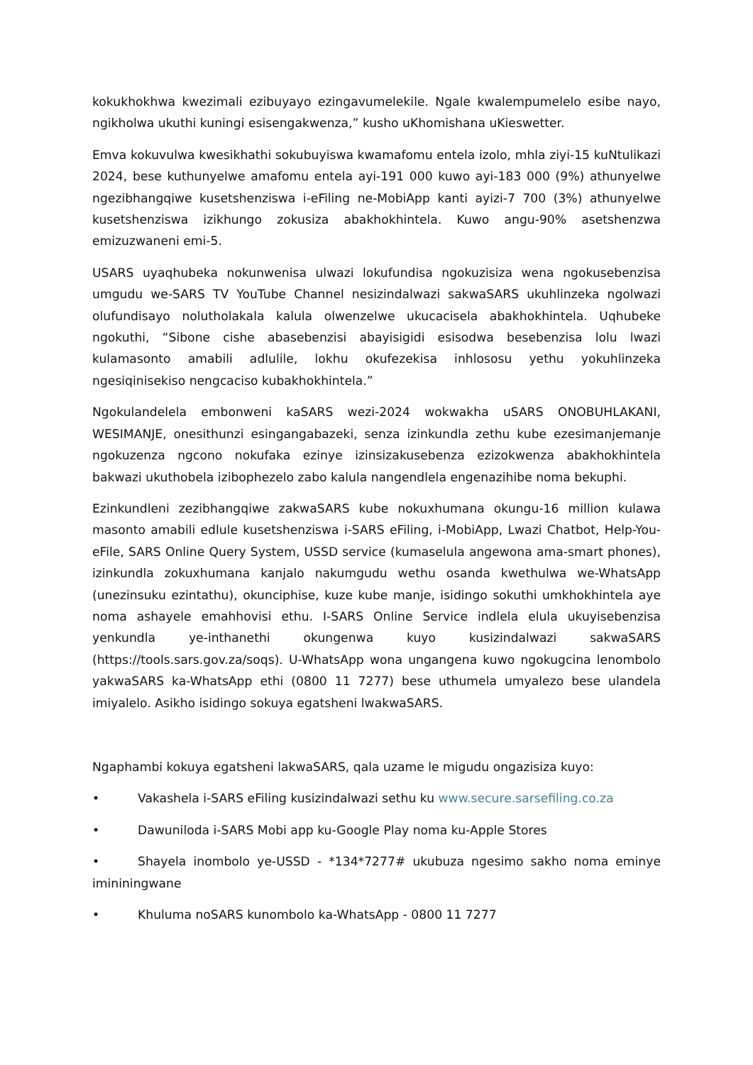kokukhokhwa kwezimali ezibuyayo ezingavumelekile. Ngale kwalempumelelo esibe nayo, ngikholwa ukuthi kuningi esisengakwenza,” kusho uKhomishana uKieswetter.
Emva kokuvulwa kwesikhathi sokubuyiswa kwamafomu entela izolo, mhla ziyi-15 kuNtulikazi 2024, bese kuthunyelwe amafomu entela ayi-191 000 kuwo ayi-183 000 (9%) athunyelwe ngezibhangqiwe kusetshenziswa i-eFiling ne-MobiApp kanti ayizi-7 700 (3%) athunyelwe kusetshenziswa izikhungo zokusiza abakhokhintela. Kuwo angu-90% asetshenzwa emizuzwaneni emi-5.
USARS uyaqhubeka nokunwenisa ulwazi lokufundisa ngokuzisiza wena ngokusebenzisa umgudu we-SARS TV YouTube Channel nesizindalwazi sakwaSARS ukuhlinzeka ngolwazi olufundisayo nolutholakala kalula olwenzelwe ukucacisela abakhokhintela. Uqhubeke ngokuthi, “Sibone cishe abasebenzisi abayisigidi esisodwa besebenzisa lolu lwazi kulamasonto amabili adlulile, lokhu okufezekisa inhlososu yethu yokuhlinzeka ngesiqinisekiso nengcaciso kubakhokhintela.”
Ngokulandelela embonweni kaSARS wezi-2024 wokwakha uSARS ONOBUHLAKANI, WESIMANJE, onesithunzi esingangabazeki, senza izinkundla zethu kube ezesimanjemanje ngokuzenza ngcono nokufaka ezinye izinsizakusebenza ezizokwenza abakhokhintela bakwazi ukuthobela izibophezelo zabo kalula nangendlela engenazihibe noma bekuphi.
Ezinkundleni zezibhangqiwe zakwaSARS kube nokuxhumana okungu-16 million kulawa masonto amabili edlule kusetshenziswa i-SARS eFiling, i-MobiApp, Lwazi Chatbot, Help-You-eFile, SARS Online Query System, USSD service (kumaselula angewona ama-smart phones), izinkundla zokuxhumana kanjalo nakumgudu wethu osanda kwethulwa we-WhatsApp (unezinsuku ezintathu), okunciphise, kuze kube manje, isidingo sokuthi umkhokhintela aye noma ashayele emahhovisi ethu. I-SARS Online Service indlela elula ukuyisebenzisa yenkundla ye-inthanethi okungenwa kuyo kusizindalwazi sakwaSARS (https://tools.sars.gov.za/soqs). U-WhatsApp wona ungangena kuwo ngokugcina lenombolo yakwaSARS ka-WhatsApp ethi (0800 11 7277) bese uthumela umyalezo bese ulandela imiyalelo. Asikho isidingo sokuya egatsheni lwakwaSARS.
Ngaphambi kokuya egatsheni lakwaSARS, qala uzame le migudu ongazisiza kuyo:
• Vakashela i-SARS eFiling kusizindalwazi sethu ku www.secure.sarsefiling.co.za
• Dawuniloda i-SARS Mobi app ku-Google Play noma ku-Apple Stores
• Shayela inombolo ye-USSD - *134*7277# ukubuza ngesimo sakho noma eminye imininingwane
• Khuluma noSARS kunombolo ka-WhatsApp - 0800 11 7277